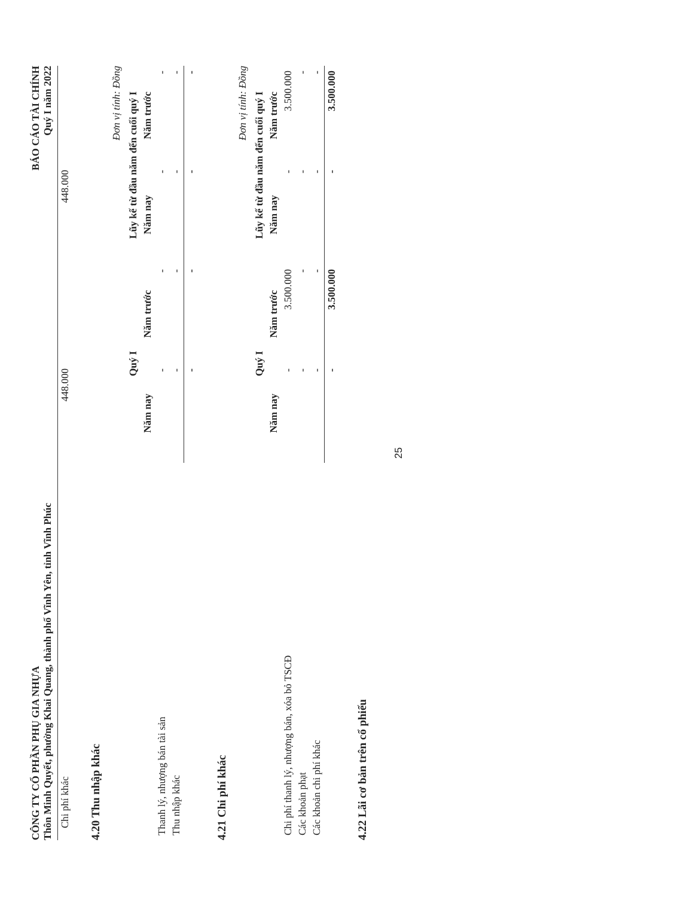CÔNG TY CỔ PHẦN PHỤ GIA NHỰA
Thôn Minh Quyết, phường Khai Quang, thành phố Vĩnh Yên, tỉnh Vĩnh Phúc
BÁO CÁO TÀI CHÍNH
Quý I năm 2022
| Chi phí khác | 448.000 | | 448.000 | |
4.20 Thu nhập khác
Đơn vị tính: Đồng
| | Quý I | | Lũy kế từ đầu năm đến cuối quý I | |
| --- | --- | --- | --- | --- |
| | Năm nay | Năm trước | Năm nay | Năm trước |
| Thanh lý, nhượng bán tài sản | - | - | - | - |
| Thu nhập khác | - | - | - | - |
| | - | - | - | - |
4.21 Chi phí khác
Đơn vị tính: Đồng
| | Quý I | | Lũy kế từ đầu năm đến cuối quý I | |
| --- | --- | --- | --- | --- |
| | Năm nay | Năm trước | Năm nay | Năm trước |
| Chi phí thanh lý, nhượng bán, xóa bỏ TSCĐ | - | 3.500.000 | - | 3.500.000 |
| Các khoản phạt | - | - | - | - |
| Các khoản chi phí khác | - | - | - | - |
| | - | 3.500.000 | - | 3.500.000 |
4.22 Lãi cơ bản trên cổ phiếu
25